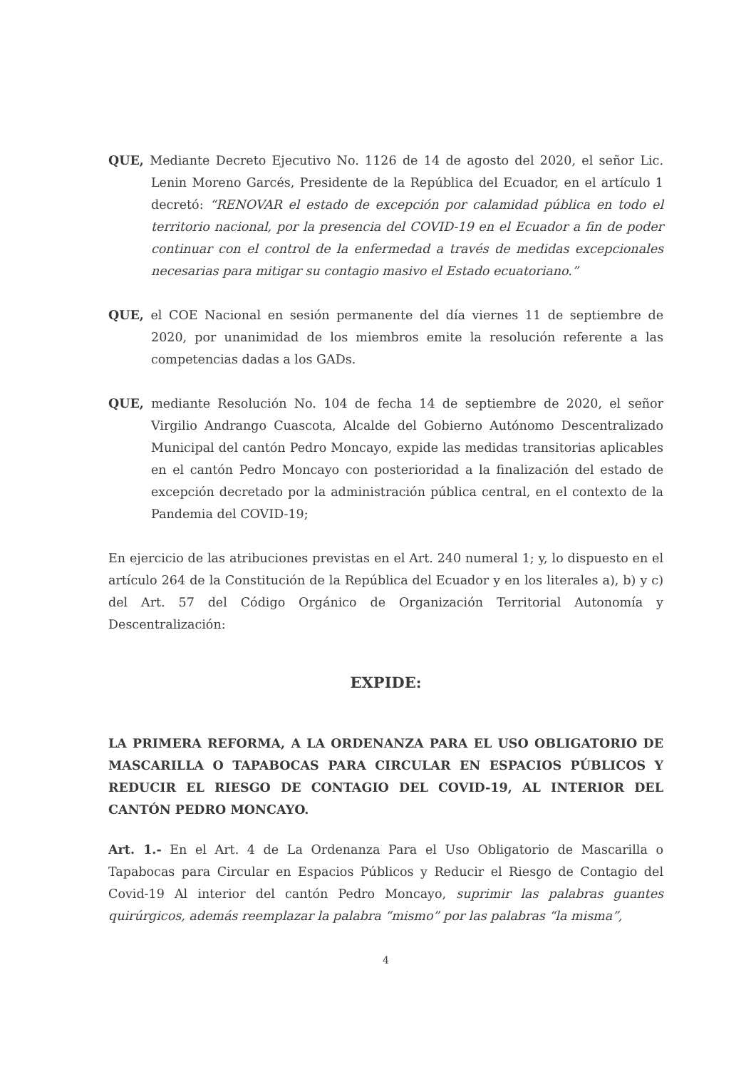QUE, Mediante Decreto Ejecutivo No. 1126 de 14 de agosto del 2020, el señor Lic. Lenin Moreno Garcés, Presidente de la República del Ecuador, en el artículo 1 decretó: “RENOVAR el estado de excepción por calamidad pública en todo el territorio nacional, por la presencia del COVID-19 en el Ecuador a fin de poder continuar con el control de la enfermedad a través de medidas excepcionales necesarias para mitigar su contagio masivo el Estado ecuatoriano.”
QUE, el COE Nacional en sesión permanente del día viernes 11 de septiembre de 2020, por unanimidad de los miembros emite la resolución referente a las competencias dadas a los GADs.
QUE, mediante Resolución No. 104 de fecha 14 de septiembre de 2020, el señor Virgilio Andrango Cuascota, Alcalde del Gobierno Autónomo Descentralizado Municipal del cantón Pedro Moncayo, expide las medidas transitorias aplicables en el cantón Pedro Moncayo con posterioridad a la finalización del estado de excepción decretado por la administración pública central, en el contexto de la Pandemia del COVID-19;
En ejercicio de las atribuciones previstas en el Art. 240 numeral 1; y, lo dispuesto en el artículo 264 de la Constitución de la República del Ecuador y en los literales a), b) y c) del Art. 57 del Código Orgánico de Organización Territorial Autonomía y Descentralización:
EXPIDE:
LA PRIMERA REFORMA, A LA ORDENANZA PARA EL USO OBLIGATORIO DE MASCARILLA O TAPABOCAS PARA CIRCULAR EN ESPACIOS PÚBLICOS Y REDUCIR EL RIESGO DE CONTAGIO DEL COVID-19, AL INTERIOR DEL CANTÓN PEDRO MONCAYO.
Art. 1.- En el Art. 4 de La Ordenanza Para el Uso Obligatorio de Mascarilla o Tapabocas para Circular en Espacios Públicos y Reducir el Riesgo de Contagio del Covid-19 Al interior del cantón Pedro Moncayo, suprimir las palabras guantes quirúrgicos, además reemplazar la palabra “mismo” por las palabras “la misma”,
4